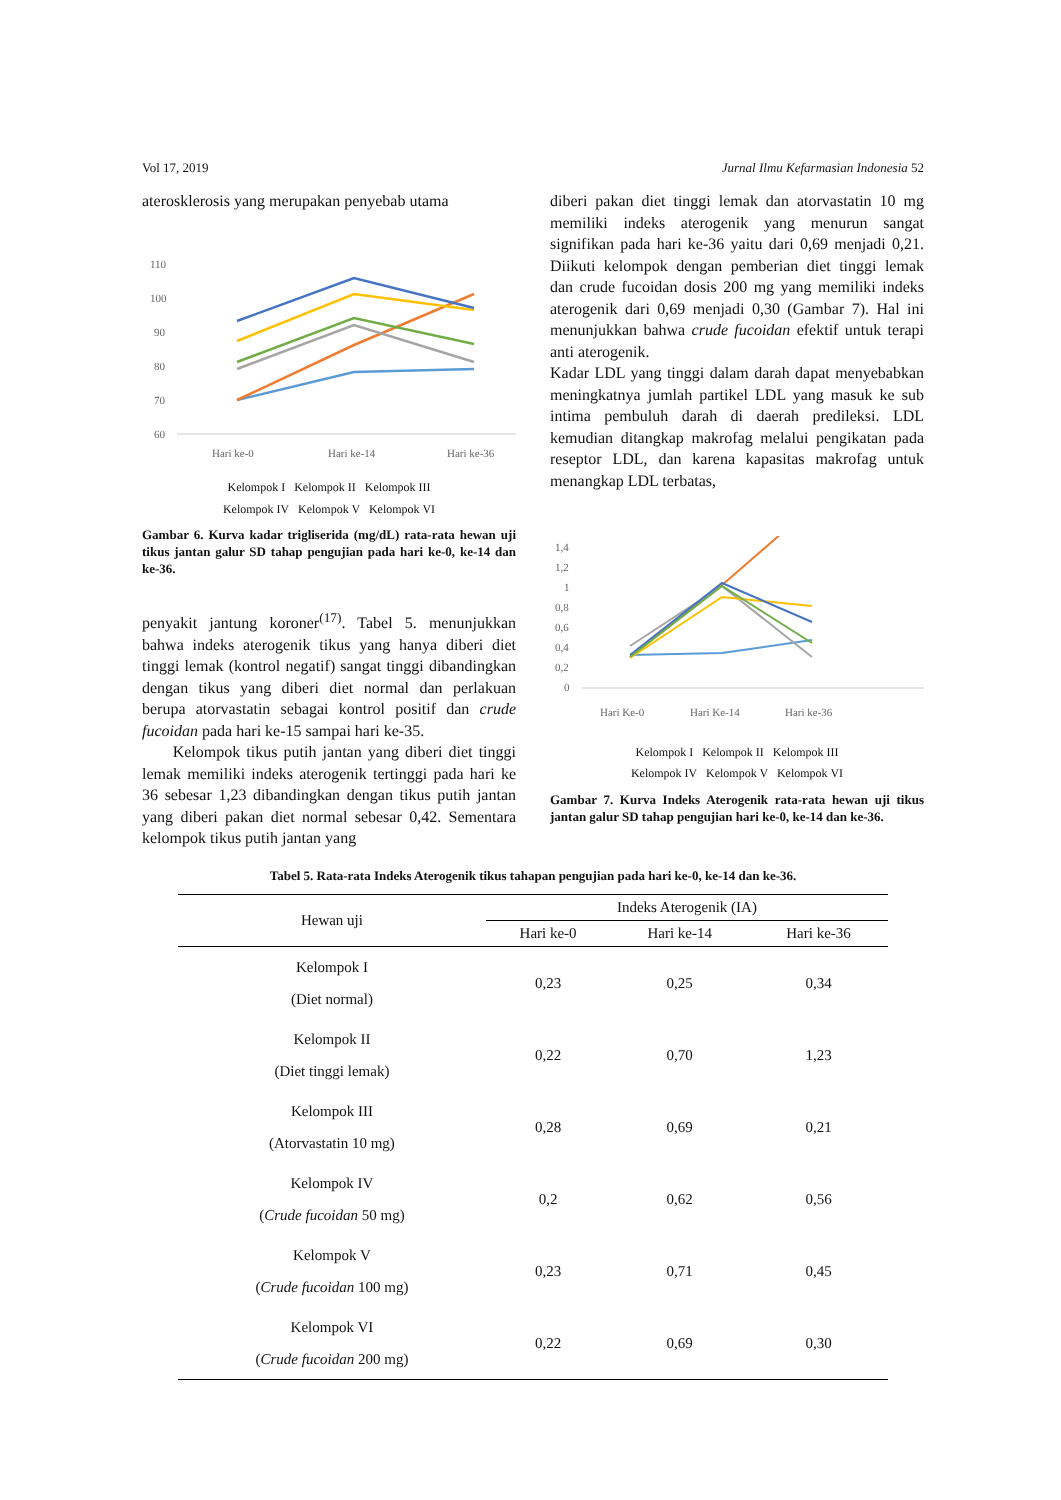Vol 17, 2019 Jurnal Ilmu Kefarmasian Indonesia 52
aterosklerosis yang merupakan penyebab utama
110
100
90
80
70
60
Hari ke-0
Hari ke-14
Hari ke-36
Kelompok I Kelompok II Kelompok III
Kelompok IV Kelompok V Kelompok VI
Gambar 6. Kurva kadar trigliserida (mg/dL) rata-rata hewan uji tikus jantan galur SD tahap pengujian pada hari ke-0, ke-14 dan ke-36.
penyakit jantung koroner<sup>(17)</sup>. Tabel 5. menunjukkan bahwa indeks aterogenik tikus yang hanya diberi diet tinggi lemak (kontrol negatif) sangat tinggi dibandingkan dengan tikus yang diberi diet normal dan perlakuan berupa atorvastatin sebagai kontrol positif dan crude fucoidan pada hari ke-15 sampai hari ke-35.
Kelompok tikus putih jantan yang diberi diet tinggi lemak memiliki indeks aterogenik tertinggi pada hari ke 36 sebesar 1,23 dibandingkan dengan tikus putih jantan yang diberi pakan diet normal sebesar 0,42. Sementara kelompok tikus putih jantan yang
diberi pakan diet tinggi lemak dan atorvastatin 10 mg memiliki indeks aterogenik yang menurun sangat signifikan pada hari ke-36 yaitu dari 0,69 menjadi 0,21. Diikuti kelompok dengan pemberian diet tinggi lemak dan crude fucoidan dosis 200 mg yang memiliki indeks aterogenik dari 0,69 menjadi 0,30 (Gambar 7). Hal ini menunjukkan bahwa crude fucoidan efektif untuk terapi anti aterogenik.
Kadar LDL yang tinggi dalam darah dapat menyebabkan meningkatnya jumlah partikel LDL yang masuk ke sub intima pembuluh darah di daerah predileksi. LDL kemudian ditangkap makrofag melalui pengikatan pada reseptor LDL, dan karena kapasitas makrofag untuk menangkap LDL terbatas,
1,4
1,2
1
0,8
0,6
0,4
0,2
0
Hari Ke-0
Hari Ke-14
Hari ke-36
Kelompok I Kelompok II Kelompok III
Kelompok IV Kelompok V Kelompok VI
Gambar 7. Kurva Indeks Aterogenik rata-rata hewan uji tikus jantan galur SD tahap pengujian hari ke-0, ke-14 dan ke-36.
Tabel 5. Rata-rata Indeks Aterogenik tikus tahapan pengujian pada hari ke-0, ke-14 dan ke-36.
| Hewan uji | Indeks Aterogenik (IA) | | |
| --- | --- | --- | --- |
| | Hari ke-0 | Hari ke-14 | Hari ke-36 |
| Kelompok I (Diet normal) | 0,23 | 0,25 | 0,34 |
| Kelompok II (Diet tinggi lemak) | 0,22 | 0,70 | 1,23 |
| Kelompok III (Atorvastatin 10 mg) | 0,28 | 0,69 | 0,21 |
| Kelompok IV ( Crude fucoidan 50 mg) | 0,2 | 0,62 | 0,56 |
| Kelompok V ( Crude fucoidan 100 mg) | 0,23 | 0,71 | 0,45 |
| Kelompok VI ( Crude fucoidan 200 mg) | 0,22 | 0,69 | 0,30 |